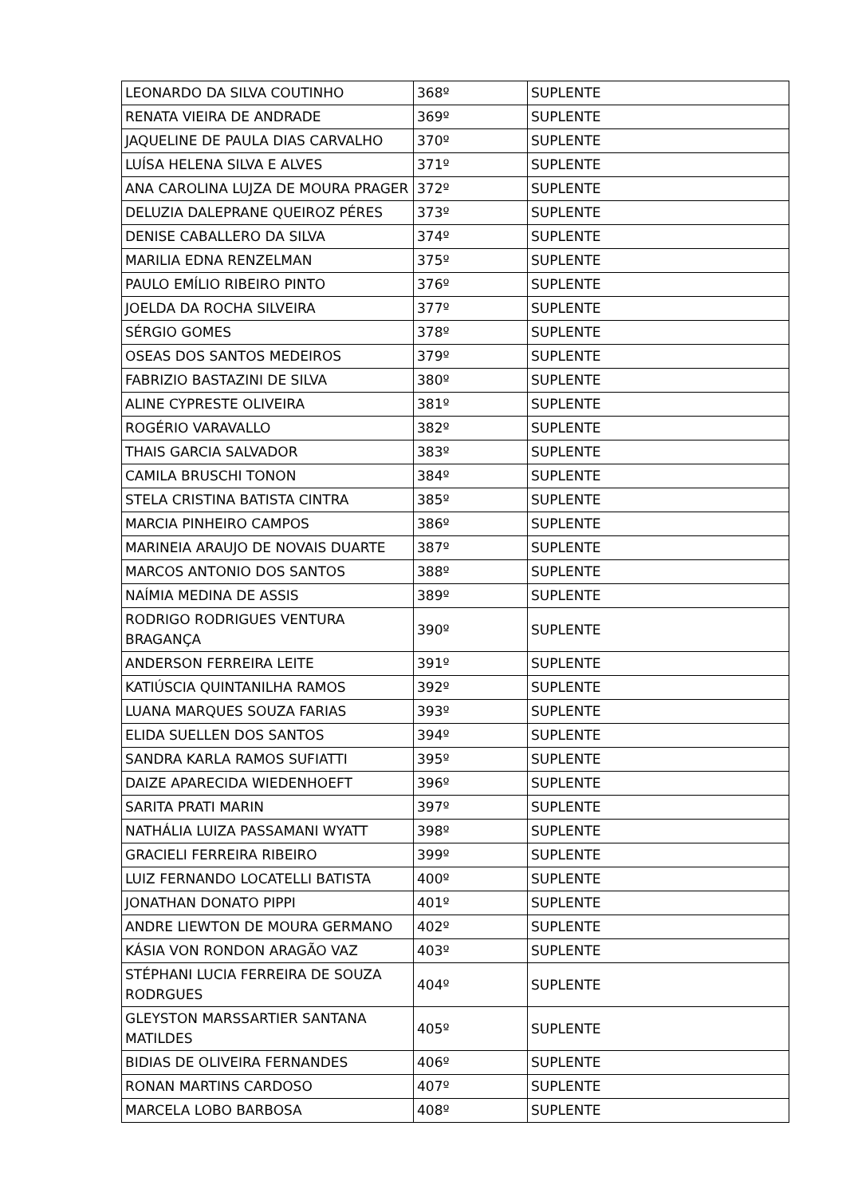| LEONARDO DA SILVA COUTINHO | 368º | SUPLENTE |
| RENATA VIEIRA DE ANDRADE | 369º | SUPLENTE |
| JAQUELINE DE PAULA DIAS CARVALHO | 370º | SUPLENTE |
| LUÍSA HELENA SILVA E ALVES | 371º | SUPLENTE |
| ANA CAROLINA LUJZA DE MOURA PRAGER | 372º | SUPLENTE |
| DELUZIA DALEPRANE QUEIROZ PÉRES | 373º | SUPLENTE |
| DENISE CABALLERO DA SILVA | 374º | SUPLENTE |
| MARILIA EDNA RENZELMAN | 375º | SUPLENTE |
| PAULO EMÍLIO RIBEIRO PINTO | 376º | SUPLENTE |
| JOELDA DA ROCHA SILVEIRA | 377º | SUPLENTE |
| SÉRGIO GOMES | 378º | SUPLENTE |
| OSEAS DOS SANTOS MEDEIROS | 379º | SUPLENTE |
| FABRIZIO BASTAZINI DE SILVA | 380º | SUPLENTE |
| ALINE CYPRESTE OLIVEIRA | 381º | SUPLENTE |
| ROGÉRIO VARAVALLO | 382º | SUPLENTE |
| THAIS GARCIA SALVADOR | 383º | SUPLENTE |
| CAMILA BRUSCHI TONON | 384º | SUPLENTE |
| STELA CRISTINA BATISTA CINTRA | 385º | SUPLENTE |
| MARCIA PINHEIRO CAMPOS | 386º | SUPLENTE |
| MARINEIA ARAUJO DE NOVAIS DUARTE | 387º | SUPLENTE |
| MARCOS ANTONIO DOS SANTOS | 388º | SUPLENTE |
| NAÍMIA MEDINA DE ASSIS | 389º | SUPLENTE |
| RODRIGO RODRIGUES VENTURA BRAGANÇA | 390º | SUPLENTE |
| ANDERSON FERREIRA LEITE | 391º | SUPLENTE |
| KATIÚSCIA QUINTANILHA RAMOS | 392º | SUPLENTE |
| LUANA MARQUES SOUZA FARIAS | 393º | SUPLENTE |
| ELIDA SUELLEN DOS SANTOS | 394º | SUPLENTE |
| SANDRA KARLA RAMOS SUFIATTI | 395º | SUPLENTE |
| DAIZE APARECIDA WIEDENHOEFT | 396º | SUPLENTE |
| SARITA PRATI MARIN | 397º | SUPLENTE |
| NATHÁLIA LUIZA PASSAMANI WYATT | 398º | SUPLENTE |
| GRACIELI FERREIRA RIBEIRO | 399º | SUPLENTE |
| LUIZ FERNANDO LOCATELLI BATISTA | 400º | SUPLENTE |
| JONATHAN DONATO PIPPI | 401º | SUPLENTE |
| ANDRE LIEWTON DE MOURA GERMANO | 402º | SUPLENTE |
| KÁSIA VON RONDON ARAGÃO VAZ | 403º | SUPLENTE |
| STÉPHANI LUCIA FERREIRA DE SOUZA RODRGUES | 404º | SUPLENTE |
| GLEYSTON MARSSARTIER SANTANA MATILDES | 405º | SUPLENTE |
| BIDIAS DE OLIVEIRA FERNANDES | 406º | SUPLENTE |
| RONAN MARTINS CARDOSO | 407º | SUPLENTE |
| MARCELA LOBO BARBOSA | 408º | SUPLENTE |